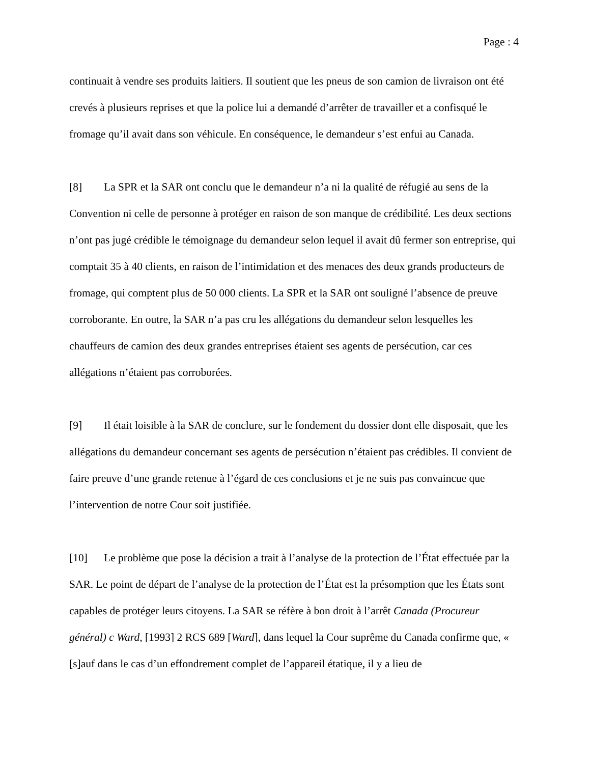Page : 4
continuait à vendre ses produits laitiers. Il soutient que les pneus de son camion de livraison ont été crevés à plusieurs reprises et que la police lui a demandé d’arrêter de travailler et a confisqué le fromage qu’il avait dans son véhicule. En conséquence, le demandeur s’est enfui au Canada.
[8] La SPR et la SAR ont conclu que le demandeur n’a ni la qualité de réfugié au sens de la Convention ni celle de personne à protéger en raison de son manque de crédibilité. Les deux sections n’ont pas jugé crédible le témoignage du demandeur selon lequel il avait dû fermer son entreprise, qui comptait 35 à 40 clients, en raison de l’intimidation et des menaces des deux grands producteurs de fromage, qui comptent plus de 50 000 clients. La SPR et la SAR ont souligné l’absence de preuve corroborante. En outre, la SAR n’a pas cru les allégations du demandeur selon lesquelles les chauffeurs de camion des deux grandes entreprises étaient ses agents de persécution, car ces allégations n’étaient pas corroborées.
[9] Il était loisible à la SAR de conclure, sur le fondement du dossier dont elle disposait, que les allégations du demandeur concernant ses agents de persécution n’étaient pas crédibles. Il convient de faire preuve d’une grande retenue à l’égard de ces conclusions et je ne suis pas convaincue que l’intervention de notre Cour soit justifiée.
[10] Le problème que pose la décision a trait à l’analyse de la protection de l’État effectuée par la SAR. Le point de départ de l’analyse de la protection de l’État est la présomption que les États sont capables de protéger leurs citoyens. La SAR se réfère à bon droit à l’arrêt Canada (Procureur général) c Ward, [1993] 2 RCS 689 [Ward], dans lequel la Cour suprême du Canada confirme que, « [s]auf dans le cas d’un effondrement complet de l’appareil étatique, il y a lieu de